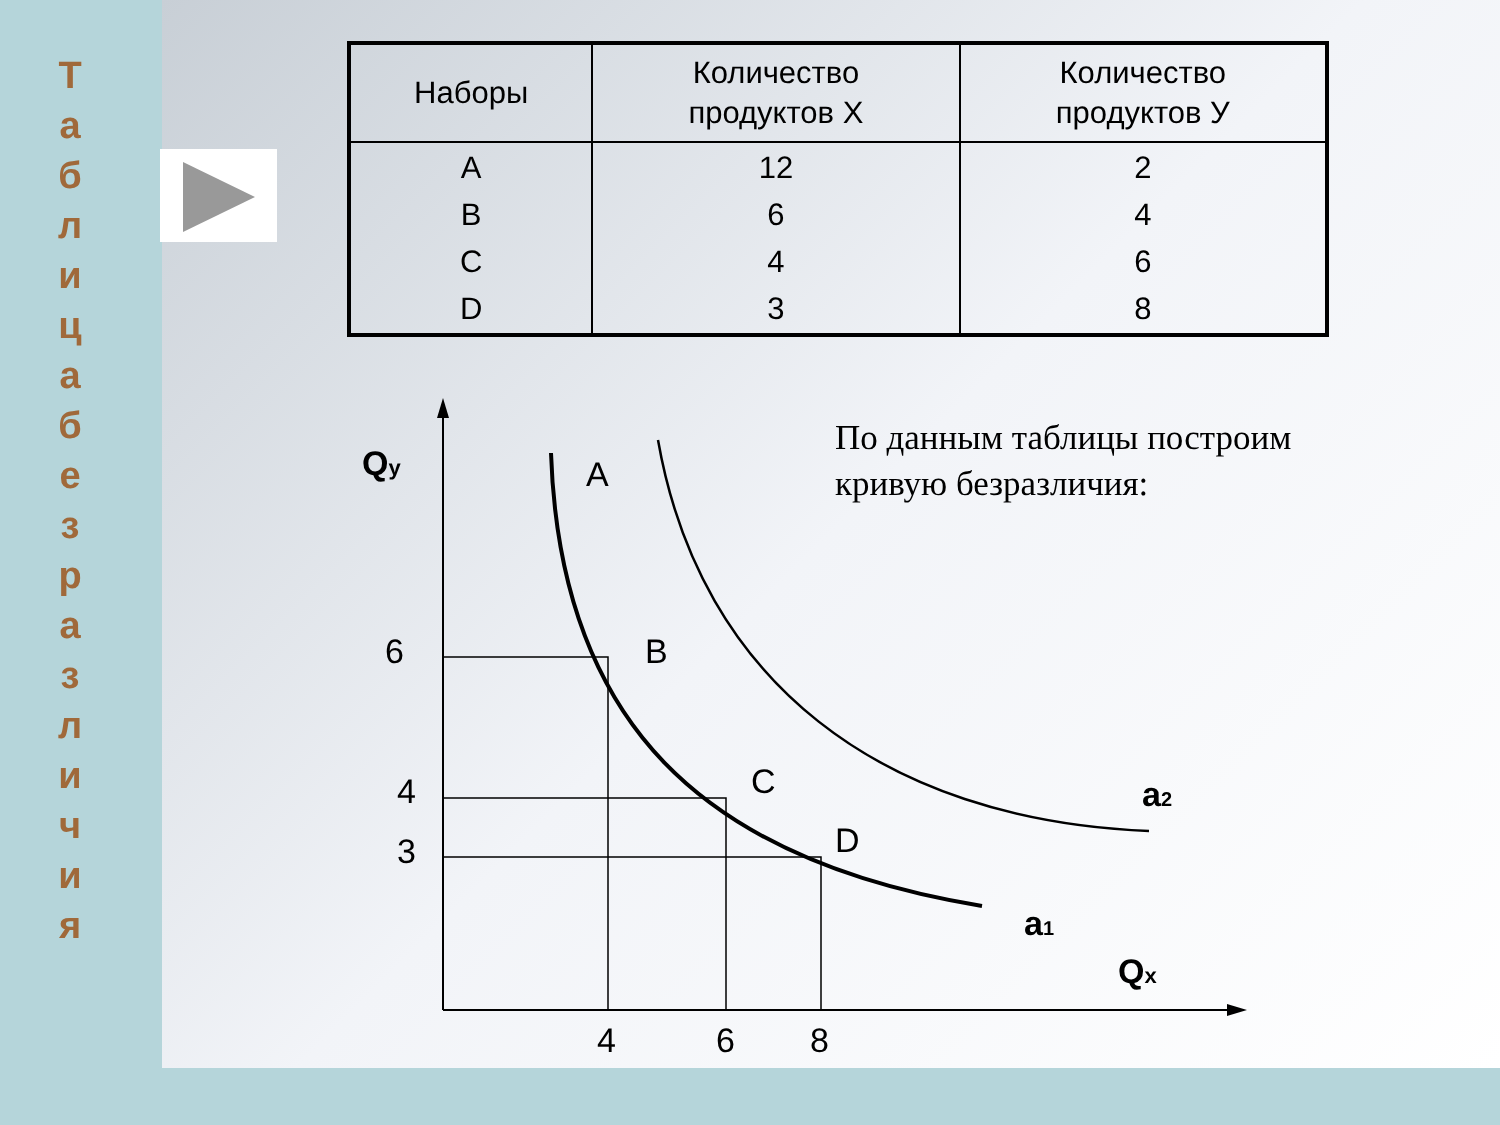Т а б л и ц а б е з р а з л и ч и я
| Наборы | Количество продуктов X | Количество продуктов У |
| --- | --- | --- |
| A B C D | 12 6 4 3 | 2 4 6 8 |
По данным таблицы построим кривую безразличия:
Qy
Qx
6
4
3
4
6
8
A
B
C
D
a2
a1